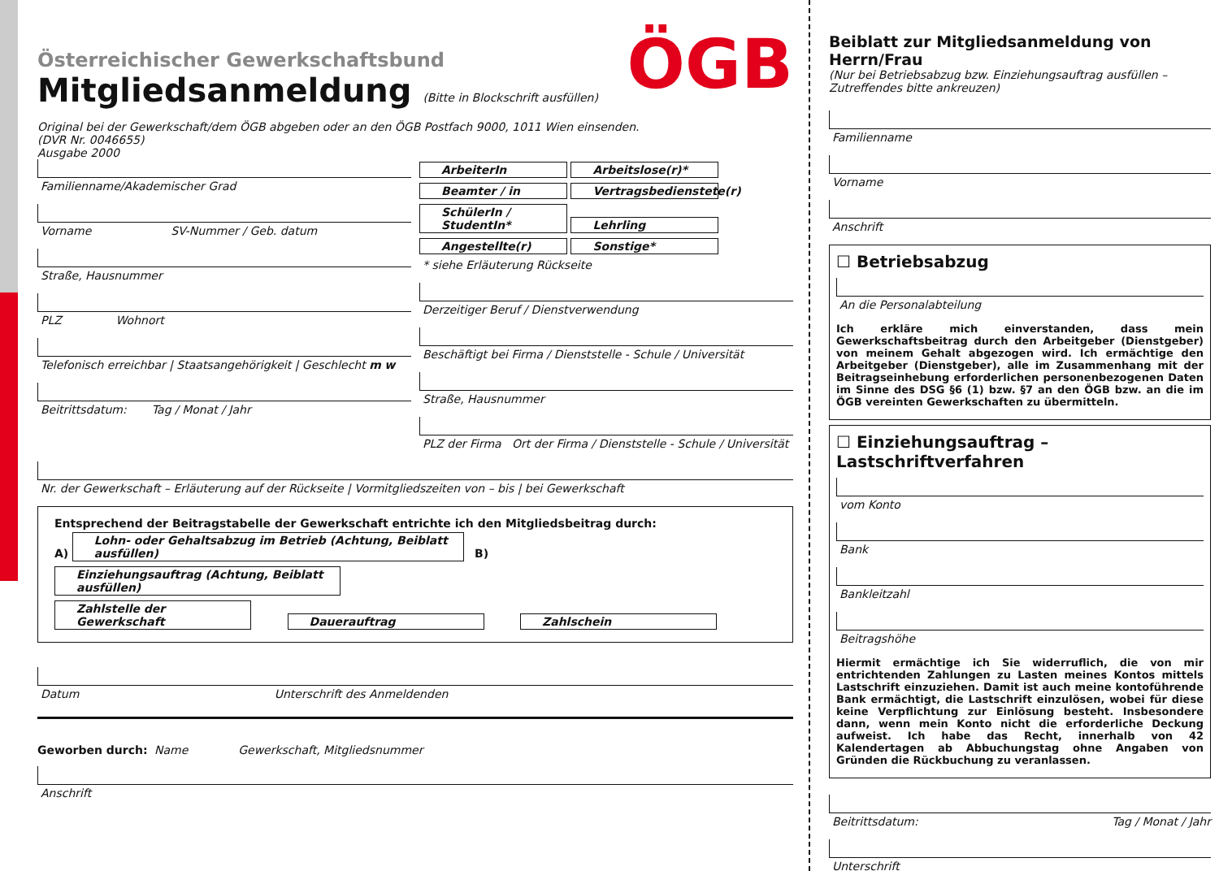ÖGB
Österreichischer Gewerkschaftsbund
Mitgliedsanmeldung (Bitte in Blockschrift ausfüllen)
Original bei der Gewerkschaft/dem ÖGB abgeben oder an den ÖGB Postfach 9000, 1011 Wien einsenden.
(DVR Nr. 0046655)
Ausgabe 2000
Familienname/Akademischer Grad
Vorname SV-Nummer / Geb. datum
Straße, Hausnummer
PLZ Wohnort
Telefonisch erreichbar | Staatsangehörigkeit | Geschlecht m w
Beitrittsdatum: Tag / Monat / Jahr
ArbeiterIn Arbeitslose(r)*
Beamter / in Vertragsbedienstete(r)
SchülerIn / StudentIn* Lehrling
Angestellte(r) Sonstige*
* siehe Erläuterung Rückseite
Derzeitiger Beruf / Dienstverwendung
Beschäftigt bei Firma / Dienststelle - Schule / Universität
Straße, Hausnummer
PLZ der Firma Ort der Firma / Dienststelle - Schule / Universität
Nr. der Gewerkschaft – Erläuterung auf der Rückseite | Vormitgliedszeiten von – bis | bei Gewerkschaft
Entsprechend der Beitragstabelle der Gewerkschaft entrichte ich den Mitgliedsbeitrag durch:
A) Lohn- oder Gehaltsabzug im Betrieb (Achtung, Beiblatt ausfüllen) B) Einziehungsauftrag (Achtung, Beiblatt ausfüllen)
Zahlstelle der Gewerkschaft Dauerauftrag Zahlschein
Datum Unterschrift des Anmeldenden
Geworben durch: Name Gewerkschaft, Mitgliedsnummer
Anschrift
Beiblatt zur Mitgliedsanmeldung von Herrn/Frau
(Nur bei Betriebsabzug bzw. Einziehungsauftrag ausfüllen – Zutreffendes bitte ankreuzen)
Familienname
Vorname
Anschrift
☐ Betriebsabzug
An die Personalabteilung
Ich erkläre mich einverstanden, dass mein Gewerkschaftsbeitrag durch den Arbeitgeber (Dienstgeber) von meinem Gehalt abgezogen wird. Ich ermächtige den Arbeitgeber (Dienstgeber), alle im Zusammenhang mit der Beitragseinhebung erforderlichen personenbezogenen Daten im Sinne des DSG §6 (1) bzw. §7 an den ÖGB bzw. an die im ÖGB vereinten Gewerkschaften zu übermitteln.
☐ Einziehungsauftrag – Lastschriftverfahren
vom Konto
Bank
Bankleitzahl
Beitragshöhe
Hiermit ermächtige ich Sie widerruflich, die von mir entrichtenden Zahlungen zu Lasten meines Kontos mittels Lastschrift einzuziehen. Damit ist auch meine kontoführende Bank ermächtigt, die Lastschrift einzulösen, wobei für diese keine Verpflichtung zur Einlösung besteht. Insbesondere dann, wenn mein Konto nicht die erforderliche Deckung aufweist. Ich habe das Recht, innerhalb von 42 Kalendertagen ab Abbuchungstag ohne Angaben von Gründen die Rückbuchung zu veranlassen.
Beitrittsdatum: Tag / Monat / Jahr
Unterschrift